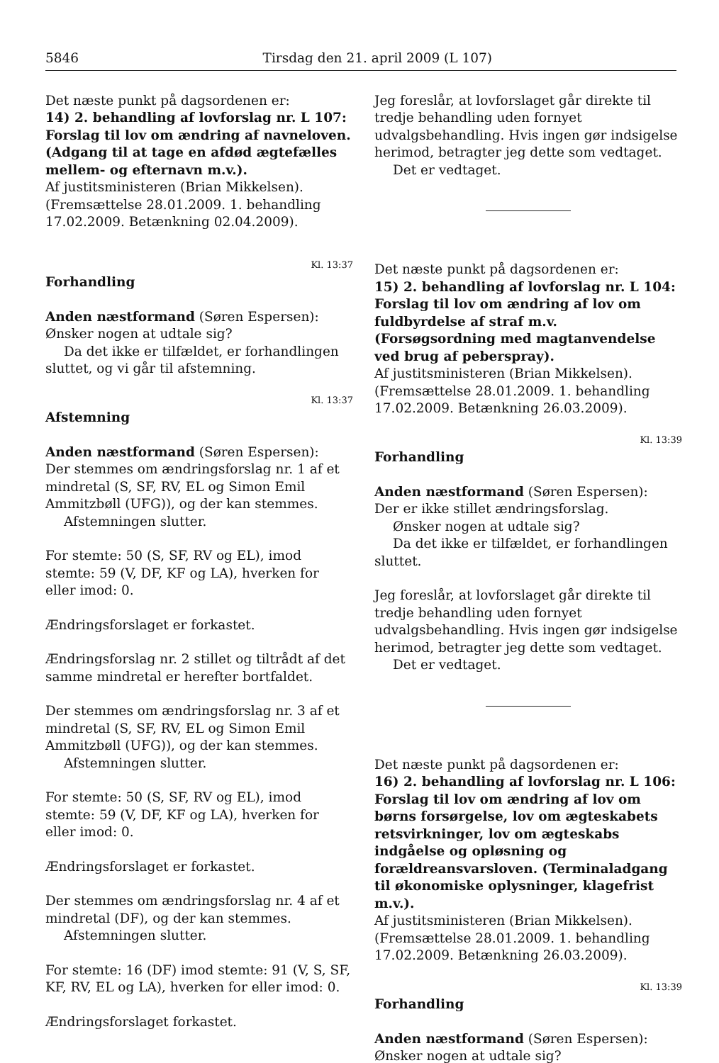5846 Tirsdag den 21. april 2009 (L 107)
Det næste punkt på dagsordenen er:
14) 2. behandling af lovforslag nr. L 107: Forslag til lov om ændring af navneloven. (Adgang til at tage en afdød ægtefælles mellem- og efternavn m.v.).
Af justitsministeren (Brian Mikkelsen).
(Fremsættelse 28.01.2009. 1. behandling 17.02.2009. Betænkning 02.04.2009).
Kl. 13:37
Forhandling
Anden næstformand (Søren Espersen):
Ønsker nogen at udtale sig?
Da det ikke er tilfældet, er forhandlingen sluttet, og vi går til afstemning.
Kl. 13:37
Afstemning
Anden næstformand (Søren Espersen):
Der stemmes om ændringsforslag nr. 1 af et mindretal (S, SF, RV, EL og Simon Emil Ammitzbøll (UFG)), og der kan stemmes.
Afstemningen slutter.
For stemte: 50 (S, SF, RV og EL), imod stemte: 59 (V, DF, KF og LA), hverken for eller imod: 0.
Ændringsforslaget er forkastet.
Ændringsforslag nr. 2 stillet og tiltrådt af det samme mindretal er herefter bortfaldet.
Der stemmes om ændringsforslag nr. 3 af et mindretal (S, SF, RV, EL og Simon Emil Ammitzbøll (UFG)), og der kan stemmes.
Afstemningen slutter.
For stemte: 50 (S, SF, RV og EL), imod stemte: 59 (V, DF, KF og LA), hverken for eller imod: 0.
Ændringsforslaget er forkastet.
Der stemmes om ændringsforslag nr. 4 af et mindretal (DF), og der kan stemmes.
Afstemningen slutter.
For stemte: 16 (DF) imod stemte: 91 (V, S, SF, KF, RV, EL og LA), hverken for eller imod: 0.
Ændringsforslaget forkastet.
Jeg foreslår, at lovforslaget går direkte til tredje behandling uden fornyet udvalgsbehandling. Hvis ingen gør indsigelse herimod, betragter jeg dette som vedtaget.
Det er vedtaget.
Det næste punkt på dagsordenen er:
15) 2. behandling af lovforslag nr. L 104: Forslag til lov om ændring af lov om fuldbyrdelse af straf m.v. (Forsøgsordning med magtanvendelse ved brug af peberspray).
Af justitsministeren (Brian Mikkelsen).
(Fremsættelse 28.01.2009. 1. behandling 17.02.2009. Betænkning 26.03.2009).
Kl. 13:39
Forhandling
Anden næstformand (Søren Espersen):
Der er ikke stillet ændringsforslag.
Ønsker nogen at udtale sig?
Da det ikke er tilfældet, er forhandlingen sluttet.
Jeg foreslår, at lovforslaget går direkte til tredje behandling uden fornyet udvalgsbehandling. Hvis ingen gør indsigelse herimod, betragter jeg dette som vedtaget.
Det er vedtaget.
Det næste punkt på dagsordenen er:
16) 2. behandling af lovforslag nr. L 106: Forslag til lov om ændring af lov om børns forsørgelse, lov om ægteskabets retsvirkninger, lov om ægteskabs indgåelse og opløsning og forældreansvarsloven. (Terminaladgang til økonomiske oplysninger, klagefrist m.v.).
Af justitsministeren (Brian Mikkelsen).
(Fremsættelse 28.01.2009. 1. behandling 17.02.2009. Betænkning 26.03.2009).
Kl. 13:39
Forhandling
Anden næstformand (Søren Espersen):
Ønsker nogen at udtale sig?